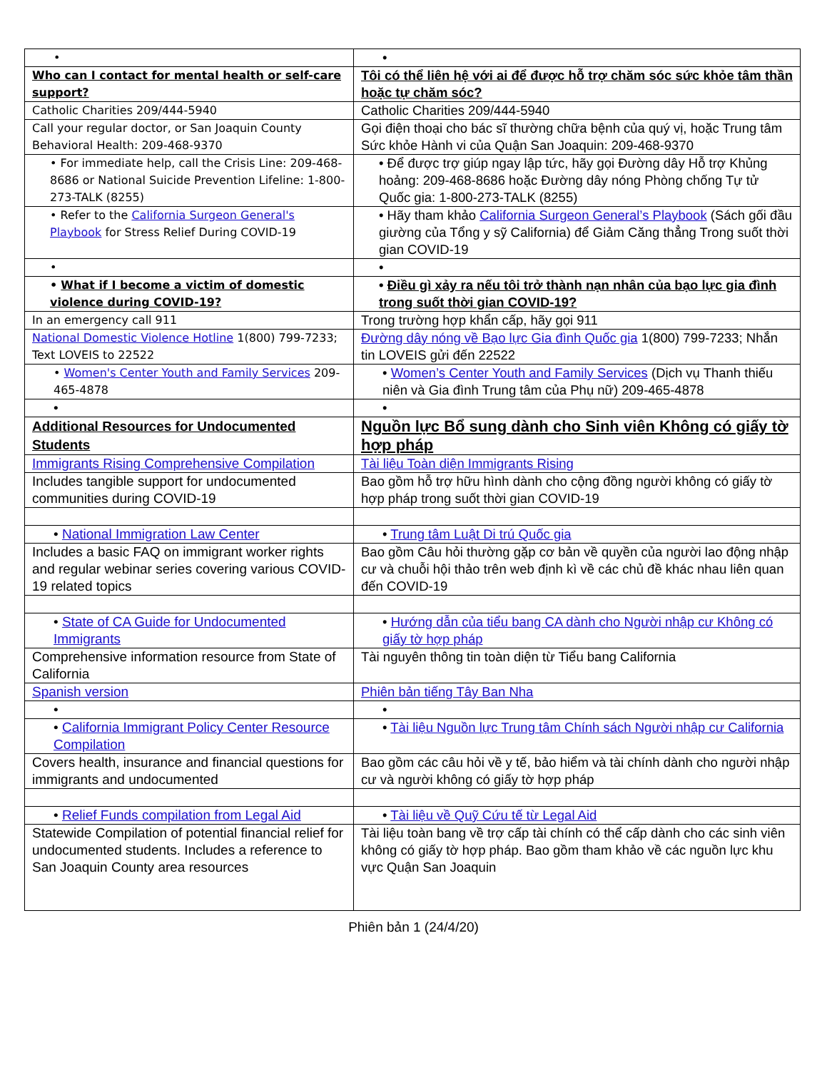| • | • |
| Who can I contact for mental health or self-care support? | Tôi có thể liên hệ với ai để được hỗ trợ chăm sóc sức khỏe tâm thần hoặc tự chăm sóc? |
| Catholic Charities 209/444-5940 | Catholic Charities 209/444-5940 |
| Call your regular doctor, or San Joaquin County Behavioral Health: 209-468-9370 | Gọi điện thoại cho bác sĩ thường chữa bệnh của quý vị, hoặc Trung tâm Sức khỏe Hành vi của Quận San Joaquin: 209-468-9370 |
| • For immediate help, call the Crisis Line: 209-468-8686 or National Suicide Prevention Lifeline: 1-800-273-TALK (8255) | • Để được trợ giúp ngay lập tức, hãy gọi Đường dây Hỗ trợ Khủng hoảng: 209-468-8686 hoặc Đường dây nóng Phòng chống Tự tử Quốc gia: 1-800-273-TALK (8255) |
| • Refer to the California Surgeon General's Playbook for Stress Relief During COVID-19 | • Hãy tham khảo California Surgeon General’s Playbook (Sách gối đầu giường của Tổng y sỹ California) để Giảm Căng thẳng Trong suốt thời gian COVID-19 |
| • | • |
| • What if I become a victim of domestic violence during COVID-19? | • Điều gì xảy ra nếu tôi trở thành nạn nhân của bạo lực gia đình trong suốt thời gian COVID-19? |
| In an emergency call 911 | Trong trường hợp khẩn cấp, hãy gọi 911 |
| National Domestic Violence Hotline 1(800) 799-7233; Text LOVEIS to 22522 | Đường dây nóng về Bạo lực Gia đình Quốc gia 1(800) 799-7233; Nhắn tin LOVEIS gửi đến 22522 |
| • Women's Center Youth and Family Services 209-465-4878 | • Women’s Center Youth and Family Services (Dịch vụ Thanh thiếu niên và Gia đình Trung tâm của Phụ nữ) 209-465-4878 |
| • | • |
| Additional Resources for Undocumented Students | Nguồn lực Bổ sung dành cho Sinh viên Không có giấy tờ hợp pháp |
| Immigrants Rising Comprehensive Compilation | Tài liệu Toàn diện Immigrants Rising |
| Includes tangible support for undocumented communities during COVID-19 | Bao gồm hỗ trợ hữu hình dành cho cộng đồng người không có giấy tờ hợp pháp trong suốt thời gian COVID-19 |
| • National Immigration Law Center | • Trung tâm Luật Di trú Quốc gia |
| Includes a basic FAQ on immigrant worker rights and regular webinar series covering various COVID-19 related topics | Bao gồm Câu hỏi thường gặp cơ bản về quyền của người lao động nhập cư và chuỗi hội thảo trên web định kì về các chủ đề khác nhau liên quan đến COVID-19 |
| • State of CA Guide for Undocumented Immigrants | • Hướng dẫn của tiểu bang CA dành cho Người nhập cư Không có giấy tờ hợp pháp |
| Comprehensive information resource from State of California | Tài nguyên thông tin toàn diện từ Tiểu bang California |
| Spanish version | Phiên bản tiếng Tây Ban Nha |
| • | • |
| • California Immigrant Policy Center Resource Compilation | • Tài liệu Nguồn lực Trung tâm Chính sách Người nhập cư California |
| Covers health, insurance and financial questions for immigrants and undocumented | Bao gồm các câu hỏi về y tế, bảo hiểm và tài chính dành cho người nhập cư và người không có giấy tờ hợp pháp |
| • Relief Funds compilation from Legal Aid | • Tài liệu về Quỹ Cứu tế từ Legal Aid |
| Statewide Compilation of potential financial relief for undocumented students. Includes a reference to San Joaquin County area resources | Tài liệu toàn bang về trợ cấp tài chính có thể cấp dành cho các sinh viên không có giấy tờ hợp pháp. Bao gồm tham khảo về các nguồn lực khu vực Quận San Joaquin |
Phiên bản 1 (24/4/20)